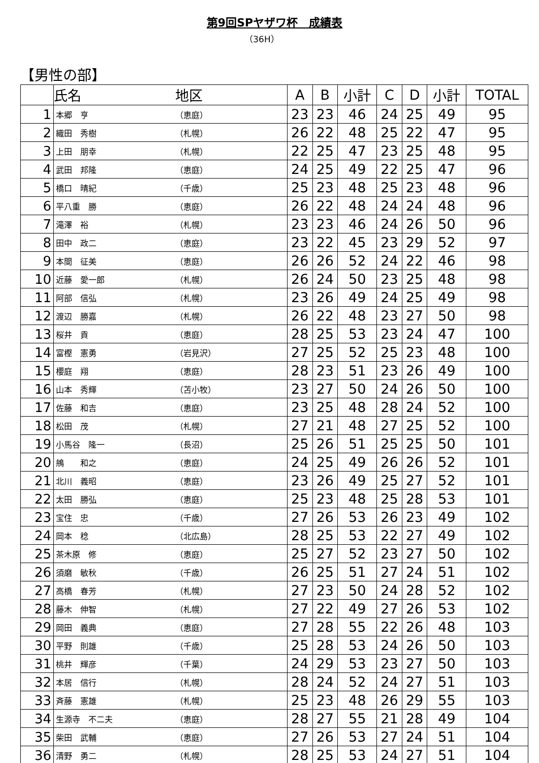第9回SPヤザワ杯　成績表
（36H）
【男性の部】
| | 氏名 | 地区 | A | B | 小計 | C | D | 小計 | TOTAL |
| --- | --- | --- | --- | --- | --- | --- | --- | --- | --- |
| 1 | 本郷 亨 | （恵庭） | 23 | 23 | 46 | 24 | 25 | 49 | 95 |
| 2 | 織田 秀樹 | （札幌） | 26 | 22 | 48 | 25 | 22 | 47 | 95 |
| 3 | 上田 朋幸 | （札幌） | 22 | 25 | 47 | 23 | 25 | 48 | 95 |
| 4 | 武田 邦隆 | （恵庭） | 24 | 25 | 49 | 22 | 25 | 47 | 96 |
| 5 | 橋口 晴紀 | （千歳） | 25 | 23 | 48 | 25 | 23 | 48 | 96 |
| 6 | 平八重 勝 | （恵庭） | 26 | 22 | 48 | 24 | 24 | 48 | 96 |
| 7 | 滝澤 裕 | （札幌） | 23 | 23 | 46 | 24 | 26 | 50 | 96 |
| 8 | 田中 政二 | （恵庭） | 23 | 22 | 45 | 23 | 29 | 52 | 97 |
| 9 | 本間 征美 | （恵庭） | 26 | 26 | 52 | 24 | 22 | 46 | 98 |
| 10 | 近藤 愛一郎 | （札幌） | 26 | 24 | 50 | 23 | 25 | 48 | 98 |
| 11 | 阿部 信弘 | （札幌） | 23 | 26 | 49 | 24 | 25 | 49 | 98 |
| 12 | 渡辺 勝嘉 | （札幌） | 26 | 22 | 48 | 23 | 27 | 50 | 98 |
| 13 | 桜井 貢 | （恵庭） | 28 | 25 | 53 | 23 | 24 | 47 | 100 |
| 14 | 富樫 憲勇 | （岩見沢） | 27 | 25 | 52 | 25 | 23 | 48 | 100 |
| 15 | 櫻庭 翔 | （恵庭） | 28 | 23 | 51 | 23 | 26 | 49 | 100 |
| 16 | 山本 秀輝 | （苫小牧） | 23 | 27 | 50 | 24 | 26 | 50 | 100 |
| 17 | 佐藤 和吉 | （恵庭） | 23 | 25 | 48 | 28 | 24 | 52 | 100 |
| 18 | 松田 茂 | （札幌） | 27 | 21 | 48 | 27 | 25 | 52 | 100 |
| 19 | 小馬谷 隆一 | （長沼） | 25 | 26 | 51 | 25 | 25 | 50 | 101 |
| 20 | 鴘 和之 | （恵庭） | 24 | 25 | 49 | 26 | 26 | 52 | 101 |
| 21 | 北川 義昭 | （恵庭） | 23 | 26 | 49 | 25 | 27 | 52 | 101 |
| 22 | 太田 勝弘 | （恵庭） | 25 | 23 | 48 | 25 | 28 | 53 | 101 |
| 23 | 宝住 忠 | （千歳） | 27 | 26 | 53 | 26 | 23 | 49 | 102 |
| 24 | 岡本 稔 | （北広島） | 28 | 25 | 53 | 22 | 27 | 49 | 102 |
| 25 | 茶木原 修 | （恵庭） | 25 | 27 | 52 | 23 | 27 | 50 | 102 |
| 26 | 須磨 敏秋 | （千歳） | 26 | 25 | 51 | 27 | 24 | 51 | 102 |
| 27 | 高橋 春芳 | （札幌） | 27 | 23 | 50 | 24 | 28 | 52 | 102 |
| 28 | 藤木 伸智 | （札幌） | 27 | 22 | 49 | 27 | 26 | 53 | 102 |
| 29 | 岡田 義典 | （恵庭） | 27 | 28 | 55 | 22 | 26 | 48 | 103 |
| 30 | 平野 則雄 | （千歳） | 25 | 28 | 53 | 24 | 26 | 50 | 103 |
| 31 | 桃井 輝彦 | （千葉） | 24 | 29 | 53 | 23 | 27 | 50 | 103 |
| 32 | 本居 信行 | （札幌） | 28 | 24 | 52 | 24 | 27 | 51 | 103 |
| 33 | 斉藤 憲雄 | （札幌） | 25 | 23 | 48 | 26 | 29 | 55 | 103 |
| 34 | 生源寺 不二夫 | （恵庭） | 28 | 27 | 55 | 21 | 28 | 49 | 104 |
| 35 | 柴田 武輔 | （恵庭） | 27 | 26 | 53 | 27 | 24 | 51 | 104 |
| 36 | 清野 勇二 | （札幌） | 28 | 25 | 53 | 24 | 27 | 51 | 104 |